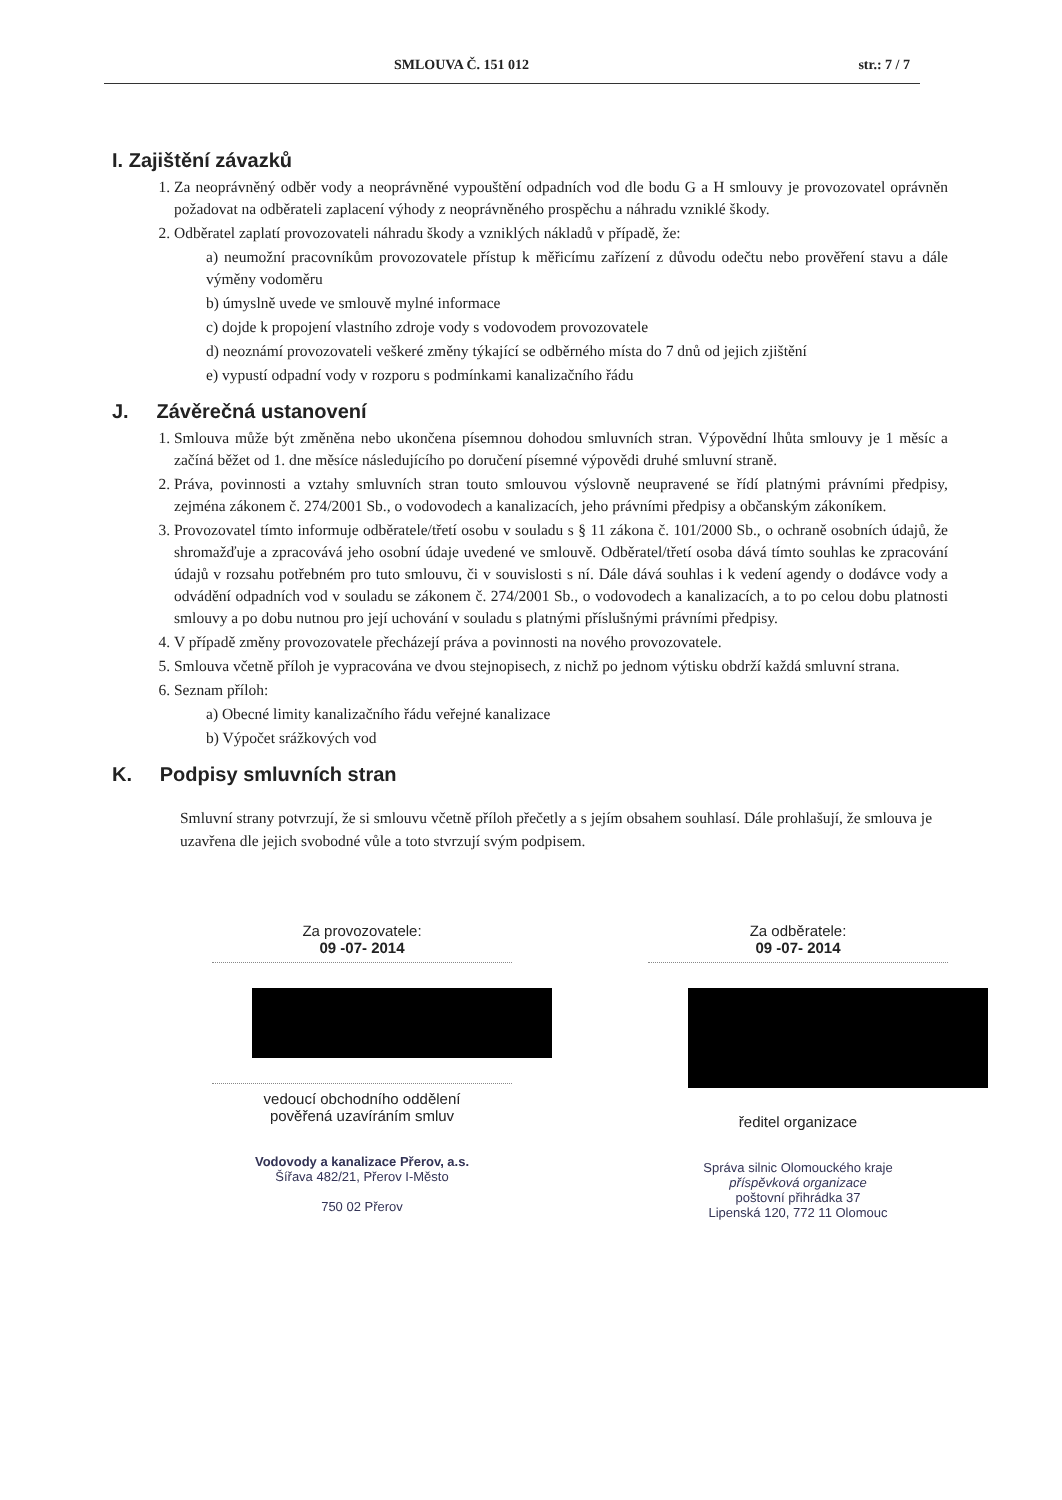SMLOUVA Č. 151 012 str.: 7 / 7
I. Zajištění závazků
1. Za neoprávněný odběr vody a neoprávněné vypouštění odpadních vod dle bodu G a H smlouvy je provozovatel oprávněn požadovat na odběrateli zaplacení výhody z neoprávněného prospěchu a náhradu vzniklé škody.
2. Odběratel zaplatí provozovateli náhradu škody a vzniklých nákladů v případě, že:
a) neumožní pracovníkům provozovatele přístup k měřicímu zařízení z důvodu odečtu nebo prověření stavu a dále výměny vodoměru
b) úmyslně uvede ve smlouvě mylné informace
c) dojde k propojení vlastního zdroje vody s vodovodem provozovatele
d) neoznámí provozovateli veškeré změny týkající se odběrného místa do 7 dnů od jejich zjištění
e) vypustí odpadní vody v rozporu s podmínkami kanalizačního řádu
J. Závěrečná ustanovení
1. Smlouva může být změněna nebo ukončena písemnou dohodou smluvních stran. Výpovědní lhůta smlouvy je 1 měsíc a začíná běžet od 1. dne měsíce následujícího po doručení písemné výpovědi druhé smluvní straně.
2. Práva, povinnosti a vztahy smluvních stran touto smlouvou výslovně neupravené se řídí platnými právními předpisy, zejména zákonem č. 274/2001 Sb., o vodovodech a kanalizacích, jeho právními předpisy a občanským zákoníkem.
3. Provozovatel tímto informuje odběratele/třetí osobu v souladu s § 11 zákona č. 101/2000 Sb., o ochraně osobních údajů, že shromažďuje a zpracovává jeho osobní údaje uvedené ve smlouvě. Odběratel/třetí osoba dává tímto souhlas ke zpracování údajů v rozsahu potřebném pro tuto smlouvu, či v souvislosti s ní. Dále dává souhlas i k vedení agendy o dodávce vody a odvádění odpadních vod v souladu se zákonem č. 274/2001 Sb., o vodovodech a kanalizacích, a to po celou dobu platnosti smlouvy a po dobu nutnou pro její uchování v souladu s platnými příslušnými právními předpisy.
4. V případě změny provozovatele přecházejí práva a povinnosti na nového provozovatele.
5. Smlouva včetně příloh je vypracována ve dvou stejnopisech, z nichž po jednom výtisku obdrží každá smluvní strana.
6. Seznam příloh:
a) Obecné limity kanalizačního řádu veřejné kanalizace
b) Výpočet srážkových vod
K. Podpisy smluvních stran
Smluvní strany potvrzují, že si smlouvu včetně příloh přečetly a s jejím obsahem souhlasí. Dále prohlašují, že smlouva je uzavřena dle jejich svobodné vůle a toto stvrzují svým podpisem.
Za provozovatele:
09 -07- 2014
vedoucí obchodního oddělení
pověřená uzavíráním smluv
Vodovody a kanalizace Přerov, a.s.
Šířava 482/21, Přerov I-Město
750 02 Přerov
Za odběratele:
09 -07- 2014
ředitel organizace
Správa silnic Olomouckého kraje
příspěvková organizace
poštovní přihrádka 37
Lipenská 120, 772 11 Olomouc